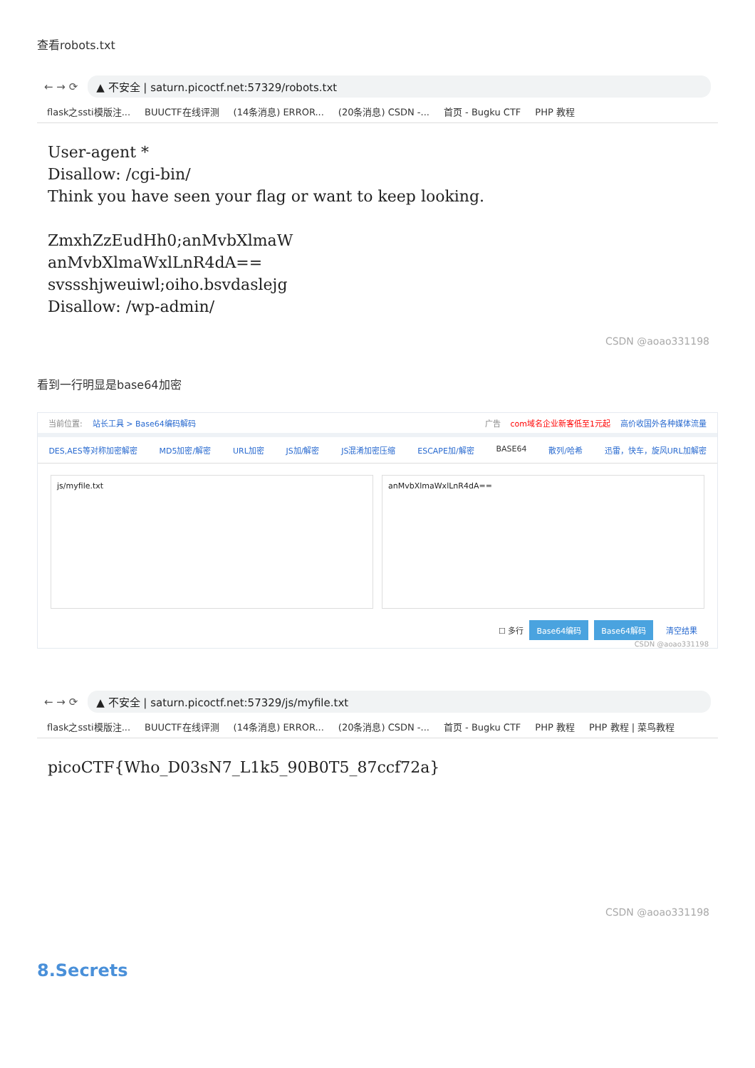查看robots.txt
← → ⟳
▲ 不安全 | saturn.picoctf.net:57329/robots.txt
flask之ssti模版注... BUUCTF在线评测 (14条消息) ERROR... (20条消息) CSDN -... 首页 - Bugku CTF PHP 教程
User-agent * Disallow: /cgi-bin/ Think you have seen your flag or want to keep looking. ZmxhZzEudHh0;anMvbXlmaW anMvbXlmaWxlLnR4dA== svssshjweuiwl;oiho.bsvdaslejg Disallow: /wp-admin/
CSDN @aoao331198
看到一行明显是base64加密
当前位置: 站长工具 > Base64编码解码 广告 com域名企业新客低至1元起 高价收国外各种媒体流量
DES,AES等对称加密解密 MD5加密/解密 URL加密 JS加/解密 JS混淆加密压缩 ESCAPE加/解密 BASE64 散列/哈希 迅雷，快车，旋风URL加解密
js/myfile.txt anMvbXlmaWxlLnR4dA==
☐ 多行 Base64编码 Base64解码 清空结果
CSDN @aoao331198
← → ⟳
▲ 不安全 | saturn.picoctf.net:57329/js/myfile.txt
flask之ssti模版注... BUUCTF在线评测 (14条消息) ERROR... (20条消息) CSDN -... 首页 - Bugku CTF PHP 教程 PHP 教程 | 菜鸟教程
picoCTF{Who_D03sN7_L1k5_90B0T5_87ccf72a}
CSDN @aoao331198
8.Secrets